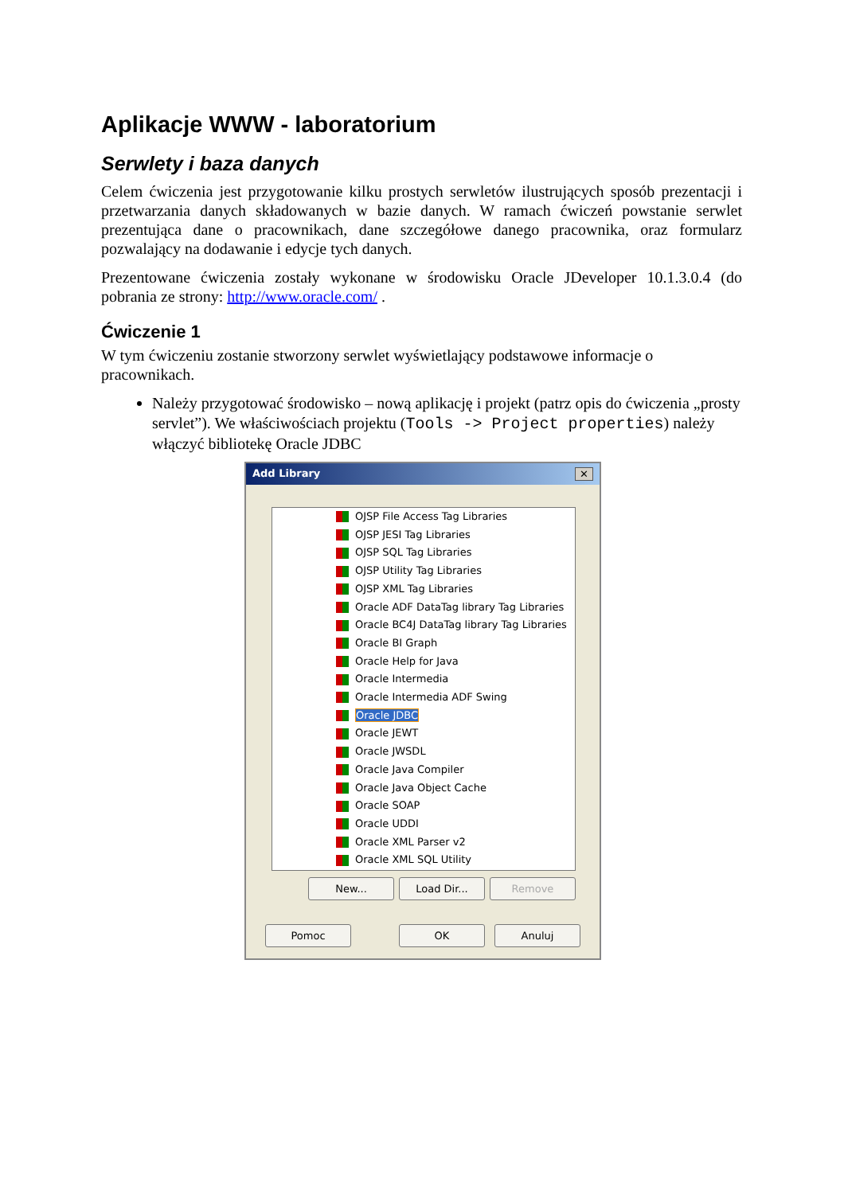Aplikacje WWW - laboratorium
Serwlety i baza danych
Celem ćwiczenia jest przygotowanie kilku prostych serwletów ilustrujących sposób prezentacji i przetwarzania danych składowanych w bazie danych. W ramach ćwiczeń powstanie serwlet prezentująca dane o pracownikach, dane szczegółowe danego pracownika, oraz formularz pozwalający na dodawanie i edycje tych danych.
Prezentowane ćwiczenia zostały wykonane w środowisku Oracle JDeveloper 10.1.3.0.4 (do pobrania ze strony: http://www.oracle.com/ .
Ćwiczenie 1
W tym ćwiczeniu zostanie stworzony serwlet wyświetlający podstawowe informacje o pracownikach.
Należy przygotować środowisko – nową aplikację i projekt (patrz opis do ćwiczenia „prosty servlet”). We właściwościach projektu (Tools -> Project properties) należy włączyć bibliotekę Oracle JDBC
Add Library ✕
OJSP File Access Tag Libraries
OJSP JESI Tag Libraries
OJSP SQL Tag Libraries
OJSP Utility Tag Libraries
OJSP XML Tag Libraries
Oracle ADF DataTag library Tag Libraries
Oracle BC4J DataTag library Tag Libraries
Oracle BI Graph
Oracle Help for Java
Oracle Intermedia
Oracle Intermedia ADF Swing
Oracle JDBC
Oracle JEWT
Oracle JWSDL
Oracle Java Compiler
Oracle Java Object Cache
Oracle SOAP
Oracle UDDI
Oracle XML Parser v2
Oracle XML SQL Utility
New... Load Dir... Remove
Pomoc OK Anuluj